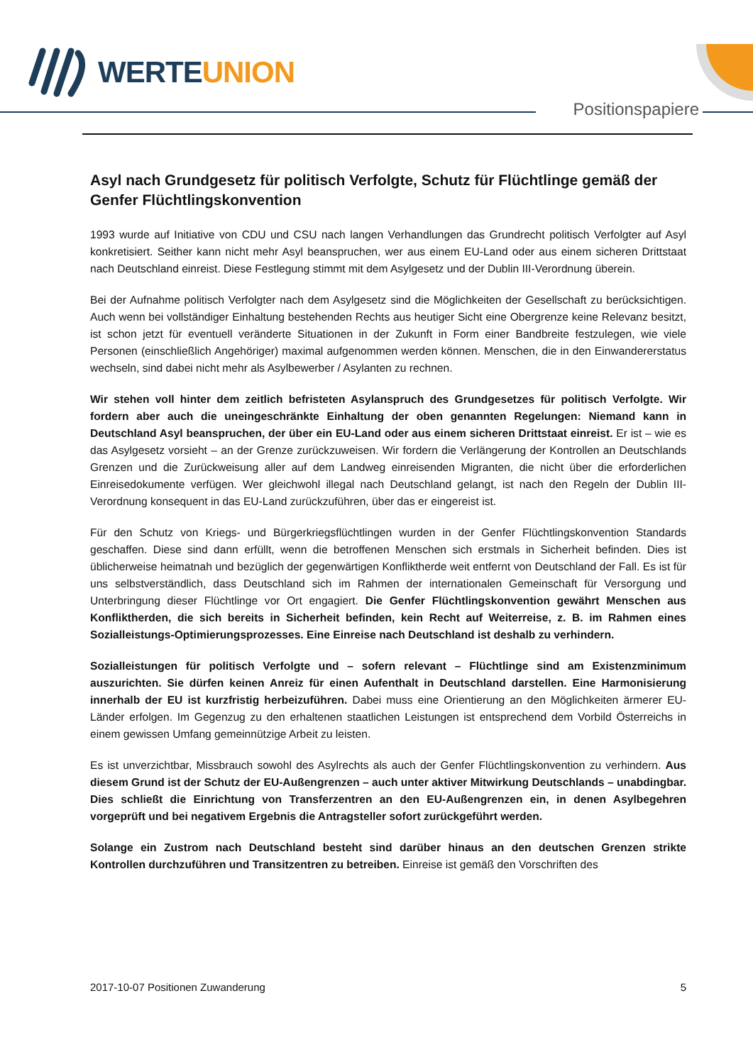WERTEUNION
Positionspapiere
Asyl nach Grundgesetz für politisch Verfolgte, Schutz für Flüchtlinge gemäß der Genfer Flüchtlingskonvention
1993 wurde auf Initiative von CDU und CSU nach langen Verhandlungen das Grundrecht politisch Verfolgter auf Asyl konkretisiert. Seither kann nicht mehr Asyl beanspruchen, wer aus einem EU-Land oder aus einem sicheren Drittstaat nach Deutschland einreist. Diese Festlegung stimmt mit dem Asylgesetz und der Dublin III-Verordnung überein.
Bei der Aufnahme politisch Verfolgter nach dem Asylgesetz sind die Möglichkeiten der Gesellschaft zu berücksichtigen. Auch wenn bei vollständiger Einhaltung bestehenden Rechts aus heutiger Sicht eine Obergrenze keine Relevanz besitzt, ist schon jetzt für eventuell veränderte Situationen in der Zukunft in Form einer Bandbreite festzulegen, wie viele Personen (einschließlich Angehöriger) maximal aufgenommen werden können. Menschen, die in den Einwandererstatus wechseln, sind dabei nicht mehr als Asylbewerber / Asylanten zu rechnen.
Wir stehen voll hinter dem zeitlich befristeten Asylanspruch des Grundgesetzes für politisch Verfolgte. Wir fordern aber auch die uneingeschränkte Einhaltung der oben genannten Regelungen: Niemand kann in Deutschland Asyl beanspruchen, der über ein EU-Land oder aus einem sicheren Drittstaat einreist. Er ist – wie es das Asylgesetz vorsieht – an der Grenze zurückzuweisen. Wir fordern die Verlängerung der Kontrollen an Deutschlands Grenzen und die Zurückweisung aller auf dem Landweg einreisenden Migranten, die nicht über die erforderlichen Einreisedokumente verfügen. Wer gleichwohl illegal nach Deutschland gelangt, ist nach den Regeln der Dublin III-Verordnung konsequent in das EU-Land zurückzuführen, über das er eingereist ist.
Für den Schutz von Kriegs- und Bürgerkriegsflüchtlingen wurden in der Genfer Flüchtlingskonvention Standards geschaffen. Diese sind dann erfüllt, wenn die betroffenen Menschen sich erstmals in Sicherheit befinden. Dies ist üblicherweise heimatnah und bezüglich der gegenwärtigen Konfliktherde weit entfernt von Deutschland der Fall. Es ist für uns selbstverständlich, dass Deutschland sich im Rahmen der internationalen Gemeinschaft für Versorgung und Unterbringung dieser Flüchtlinge vor Ort engagiert. Die Genfer Flüchtlingskonvention gewährt Menschen aus Konfliktherden, die sich bereits in Sicherheit befinden, kein Recht auf Weiterreise, z. B. im Rahmen eines Sozialleistungs-Optimierungsprozesses. Eine Einreise nach Deutschland ist deshalb zu verhindern.
Sozialleistungen für politisch Verfolgte und – sofern relevant – Flüchtlinge sind am Existenzminimum auszurichten. Sie dürfen keinen Anreiz für einen Aufenthalt in Deutschland darstellen. Eine Harmonisierung innerhalb der EU ist kurzfristig herbeizuführen. Dabei muss eine Orientierung an den Möglichkeiten ärmerer EU-Länder erfolgen. Im Gegenzug zu den erhaltenen staatlichen Leistungen ist entsprechend dem Vorbild Österreichs in einem gewissen Umfang gemeinnützige Arbeit zu leisten.
Es ist unverzichtbar, Missbrauch sowohl des Asylrechts als auch der Genfer Flüchtlingskonvention zu verhindern. Aus diesem Grund ist der Schutz der EU-Außengrenzen – auch unter aktiver Mitwirkung Deutschlands – unabdingbar. Dies schließt die Einrichtung von Transferzentren an den EU-Außengrenzen ein, in denen Asylbegehren vorgeprüft und bei negativem Ergebnis die Antragsteller sofort zurückgeführt werden.
Solange ein Zustrom nach Deutschland besteht sind darüber hinaus an den deutschen Grenzen strikte Kontrollen durchzuführen und Transitzentren zu betreiben. Einreise ist gemäß den Vorschriften des
2017-10-07 Positionen Zuwanderung 5